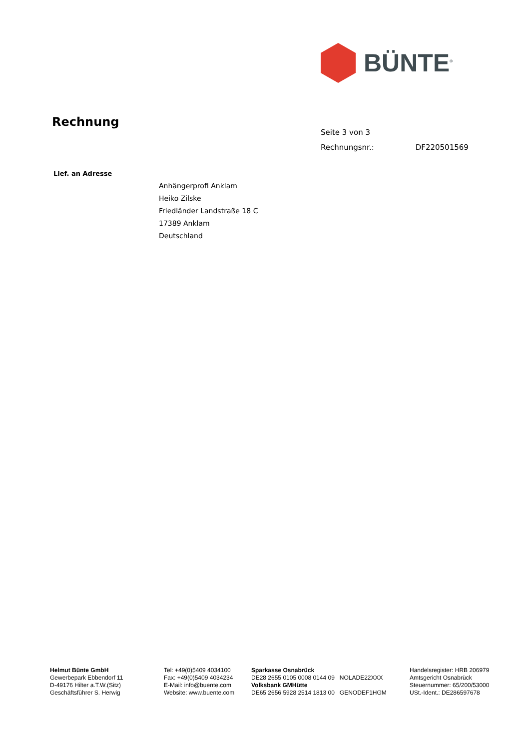BÜNTE<sup>®</sup>
Rechnung
Seite 3 von 3
Rechnungsnr.: DF220501569
Lief. an Adresse
Anhängerprofi Anklam
Heiko Zilske
Friedländer Landstraße 18 C
17389 Anklam
Deutschland
Helmut Bünte GmbH
Gewerbepark Ebbendorf 11
D-49176 Hilter a.T.W.(Sitz)
Geschäftsführer S. Herwig
Tel: +49(0)5409 4034100
Fax: +49(0)5409 4034234
E-Mail: info@buente.com
Website: www.buente.com
Sparkasse Osnabrück
DE28 2655 0105 0008 0144 09 NOLADE22XXX
Volksbank GMHütte
DE65 2656 5928 2514 1813 00 GENODEF1HGM
Handelsregister: HRB 206979
Amtsgericht Osnabrück
Steuernummer: 65/200/53000
USt.-Ident.: DE286597678